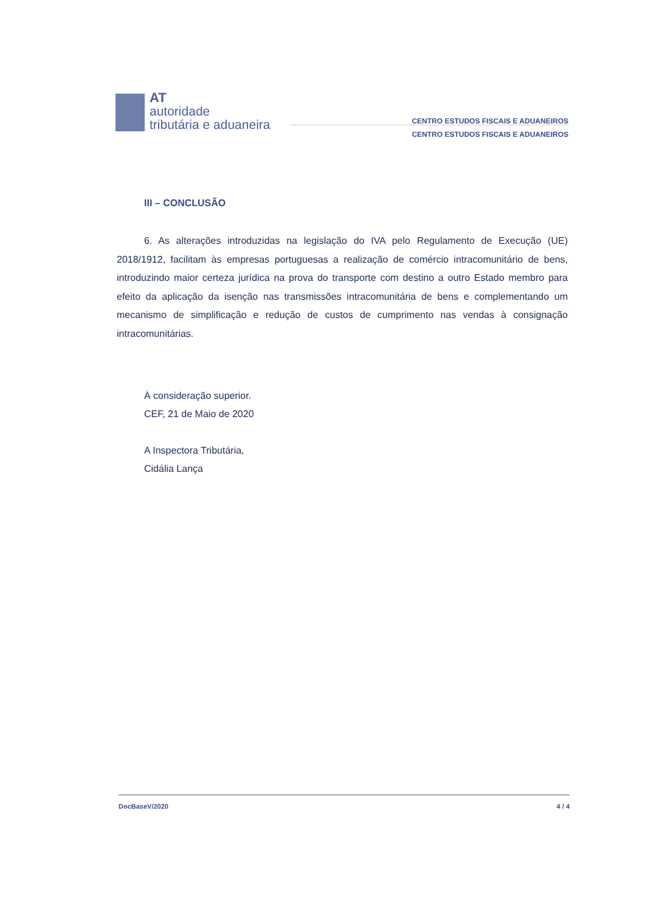AT
autoridade
tributária e aduaneira
CENTRO ESTUDOS FISCAIS E ADUANEIROS
CENTRO ESTUDOS FISCAIS E ADUANEIROS
III – CONCLUSÃO
6. As alterações introduzidas na legislação do IVA pelo Regulamento de Execução (UE) 2018/1912, facilitam às empresas portuguesas a realização de comércio intracomunitário de bens, introduzindo maior certeza jurídica na prova do transporte com destino a outro Estado membro para efeito da aplicação da isenção nas transmissões intracomunitária de bens e complementando um mecanismo de simplificação e redução de custos de cumprimento nas vendas à consignação intracomunitárias.
À consideração superior.
CEF, 21 de Maio de 2020
A Inspectora Tributária,
Cidália Lança
DocBaseV/2020 4 / 4